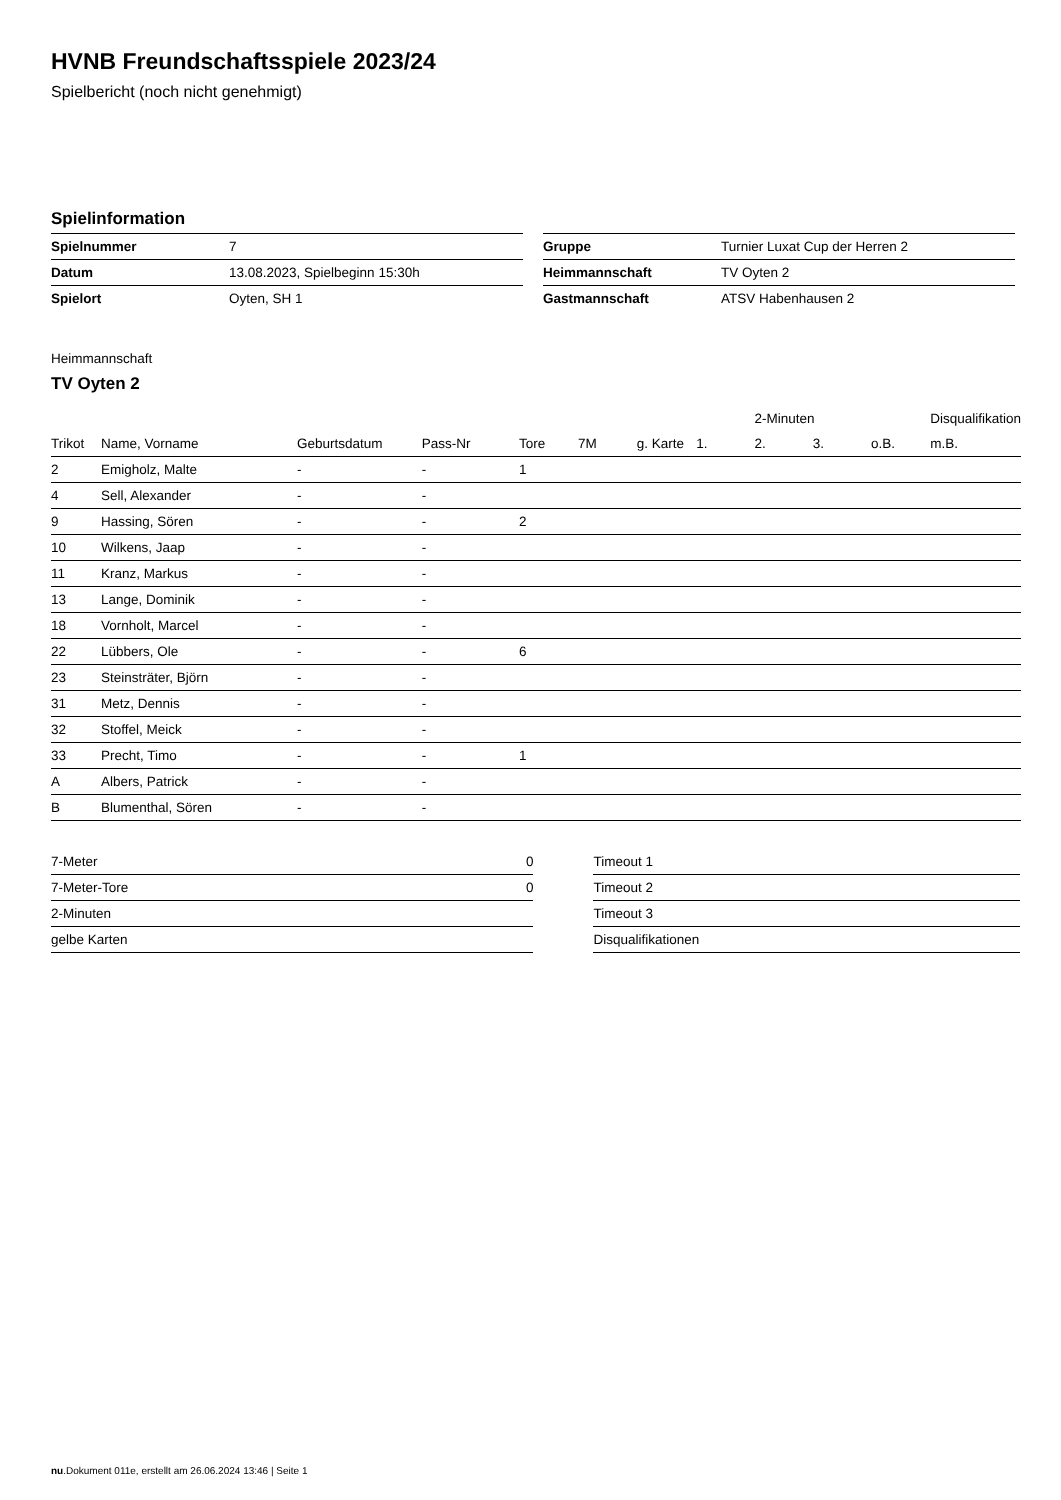HVNB Freundschaftsspiele 2023/24
Spielbericht (noch nicht genehmigt)
Spielinformation
| Spielnummer | 7 |
| Datum | 13.08.2023, Spielbeginn 15:30h |
| Spielort | Oyten, SH 1 |
| Gruppe | Turnier Luxat Cup der Herren 2 |
| Heimmannschaft | TV Oyten 2 |
| Gastmannschaft | ATSV Habenhausen 2 |
Heimmannschaft
TV Oyten 2
| | | | | | | | | 2-Minuten | | | Disqualifikation |
| --- | --- | --- | --- | --- | --- | --- | --- | --- | --- | --- | --- |
| Trikot | Name, Vorname | Geburtsdatum | Pass-Nr | Tore | 7M | g. Karte | 1. | 2. | 3. | o.B. | m.B. |
| 2 | Emigholz, Malte | - | - | 1 | | | | | | | |
| 4 | Sell, Alexander | - | - | | | | | | | | |
| 9 | Hassing, Sören | - | - | 2 | | | | | | | |
| 10 | Wilkens, Jaap | - | - | | | | | | | | |
| 11 | Kranz, Markus | - | - | | | | | | | | |
| 13 | Lange, Dominik | - | - | | | | | | | | |
| 18 | Vornholt, Marcel | - | - | | | | | | | | |
| 22 | Lübbers, Ole | - | - | 6 | | | | | | | |
| 23 | Steinsträter, Björn | - | - | | | | | | | | |
| 31 | Metz, Dennis | - | - | | | | | | | | |
| 32 | Stoffel, Meick | - | - | | | | | | | | |
| 33 | Precht, Timo | - | - | 1 | | | | | | | |
| A | Albers, Patrick | - | - | | | | | | | | |
| B | Blumenthal, Sören | - | - | | | | | | | | |
| 7-Meter | 0 |
| 7-Meter-Tore | 0 |
| 2-Minuten | |
| gelbe Karten | |
| Timeout 1 |
| Timeout 2 |
| Timeout 3 |
| Disqualifikationen |
nu.Dokument 011e, erstellt am 26.06.2024 13:46 | Seite 1